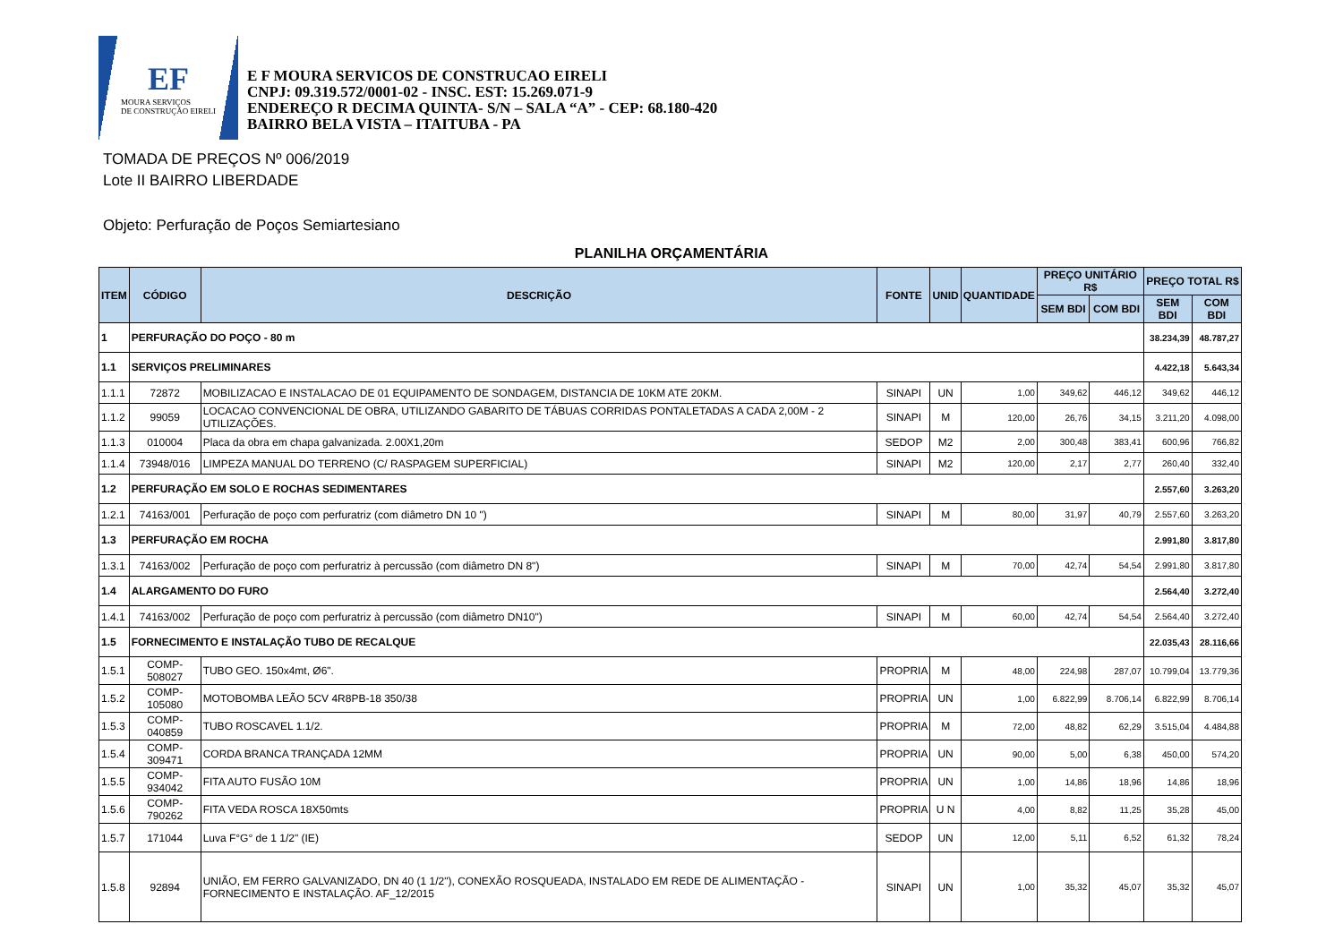EF
MOURA SERVIÇOS
DE CONSTRUÇÃO EIRELI
E F MOURA SERVICOS DE CONSTRUCAO EIRELI
CNPJ: 09.319.572/0001-02 - INSC. EST: 15.269.071-9
ENDEREÇO R DECIMA QUINTA- S/N – SALA “A” - CEP: 68.180-420
BAIRRO BELA VISTA – ITAITUBA - PA
TOMADA DE PREÇOS Nº 006/2019
Lote II BAIRRO LIBERDADE
Objeto: Perfuração de Poços Semiartesiano
PLANILHA ORÇAMENTÁRIA
| ITEM | CÓDIGO | DESCRIÇÃO | FONTE | UNID | QUANTIDADE | PREÇO UNITÁRIO R$ | | PREÇO TOTAL R$ | |
| --- | --- | --- | --- | --- | --- | --- | --- | --- | --- |
| | | | | | | SEM BDI | COM BDI | SEM BDI | COM BDI |
| 1 | PERFURAÇÃO DO POÇO - 80 m | | | | | | | 38.234,39 | 48.787,27 |
| 1.1 | SERVIÇOS PRELIMINARES | | | | | | | 4.422,18 | 5.643,34 |
| 1.1.1 | 72872 | MOBILIZACAO E INSTALACAO DE 01 EQUIPAMENTO DE SONDAGEM, DISTANCIA DE 10KM ATE 20KM. | SINAPI | UN | 1,00 | 349,62 | 446,12 | 349,62 | 446,12 |
| 1.1.2 | 99059 | LOCACAO CONVENCIONAL DE OBRA, UTILIZANDO GABARITO DE TÁBUAS CORRIDAS PONTALETADAS A CADA 2,00M - 2 UTILIZAÇÕES. | SINAPI | M | 120,00 | 26,76 | 34,15 | 3.211,20 | 4.098,00 |
| 1.1.3 | 010004 | Placa da obra em chapa galvanizada. 2.00X1,20m | SEDOP | M2 | 2,00 | 300,48 | 383,41 | 600,96 | 766,82 |
| 1.1.4 | 73948/016 | LIMPEZA MANUAL DO TERRENO (C/ RASPAGEM SUPERFICIAL) | SINAPI | M2 | 120,00 | 2,17 | 2,77 | 260,40 | 332,40 |
| 1.2 | PERFURAÇÃO EM SOLO E ROCHAS SEDIMENTARES | | | | | | | 2.557,60 | 3.263,20 |
| 1.2.1 | 74163/001 | Perfuração de poço com perfuratriz (com diâmetro DN 10 ") | SINAPI | M | 80,00 | 31,97 | 40,79 | 2.557,60 | 3.263,20 |
| 1.3 | PERFURAÇÃO EM ROCHA | | | | | | | 2.991,80 | 3.817,80 |
| 1.3.1 | 74163/002 | Perfuração de poço com perfuratriz à percussão (com diâmetro DN 8") | SINAPI | M | 70,00 | 42,74 | 54,54 | 2.991,80 | 3.817,80 |
| 1.4 | ALARGAMENTO DO FURO | | | | | | | 2.564,40 | 3.272,40 |
| 1.4.1 | 74163/002 | Perfuração de poço com perfuratriz à percussão (com diâmetro DN10") | SINAPI | M | 60,00 | 42,74 | 54,54 | 2.564,40 | 3.272,40 |
| 1.5 | FORNECIMENTO E INSTALAÇÃO TUBO DE RECALQUE | | | | | | | 22.035,43 | 28.116,66 |
| 1.5.1 | COMP-508027 | TUBO GEO. 150x4mt, Ø6". | PROPRIA | M | 48,00 | 224,98 | 287,07 | 10.799,04 | 13.779,36 |
| 1.5.2 | COMP-105080 | MOTOBOMBA LEÃO 5CV 4R8PB-18 350/38 | PROPRIA | UN | 1,00 | 6.822,99 | 8.706,14 | 6.822,99 | 8.706,14 |
| 1.5.3 | COMP-040859 | TUBO ROSCAVEL 1.1/2. | PROPRIA | M | 72,00 | 48,82 | 62,29 | 3.515,04 | 4.484,88 |
| 1.5.4 | COMP-309471 | CORDA BRANCA TRANÇADA 12MM | PROPRIA | UN | 90,00 | 5,00 | 6,38 | 450,00 | 574,20 |
| 1.5.5 | COMP-934042 | FITA AUTO FUSÃO 10M | PROPRIA | UN | 1,00 | 14,86 | 18,96 | 14,86 | 18,96 |
| 1.5.6 | COMP-790262 | FITA VEDA ROSCA 18X50mts | PROPRIA | U N | 4,00 | 8,82 | 11,25 | 35,28 | 45,00 |
| 1.5.7 | 171044 | Luva F°G° de 1 1/2" (IE) | SEDOP | UN | 12,00 | 5,11 | 6,52 | 61,32 | 78,24 |
| 1.5.8 | 92894 | UNIÃO, EM FERRO GALVANIZADO, DN 40 (1 1/2"), CONEXÃO ROSQUEADA, INSTALADO EM REDE DE ALIMENTAÇÃO - FORNECIMENTO E INSTALAÇÃO. AF_12/2015 | SINAPI | UN | 1,00 | 35,32 | 45,07 | 35,32 | 45,07 |